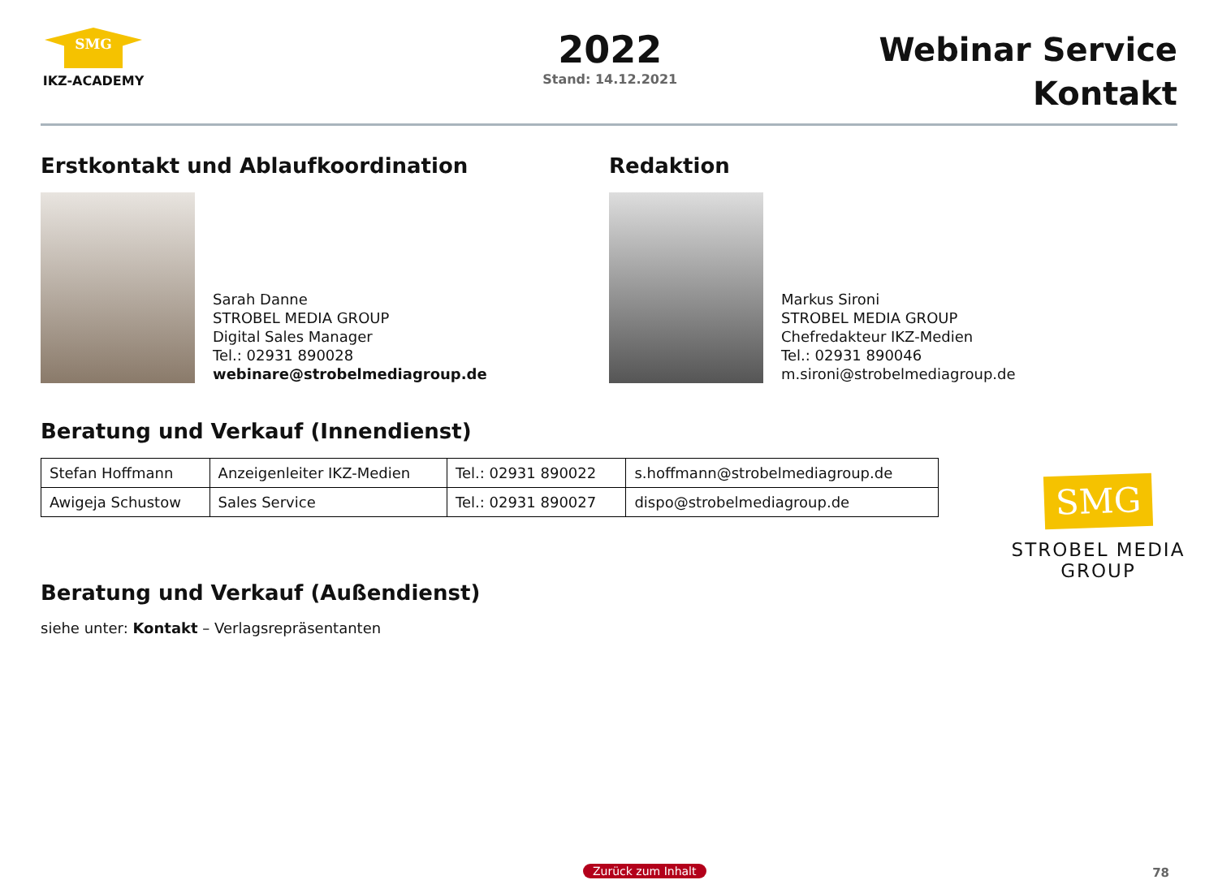SMG
IKZ-ACADEMY
2022
Stand: 14.12.2021
Webinar Service
Kontakt
Erstkontakt und Ablaufkoordination
Sarah Danne
STROBEL MEDIA GROUP
Digital Sales Manager
Tel.: 02931 890028
webinare@strobelmediagroup.de
Redaktion
Markus Sironi
STROBEL MEDIA GROUP
Chefredakteur IKZ-Medien
Tel.: 02931 890046
m.sironi@strobelmediagroup.de
Beratung und Verkauf (Innendienst)
| Stefan Hoffmann | Anzeigenleiter IKZ-Medien | Tel.: 02931 890022 | s.hoffmann@strobelmediagroup.de |
| Awigeja Schustow | Sales Service | Tel.: 02931 890027 | dispo@strobelmediagroup.de |
SMG
STROBEL MEDIA GROUP
Beratung und Verkauf (Außendienst)
siehe unter: Kontakt – Verlagsrepräsentanten
Zurück zum Inhalt 78